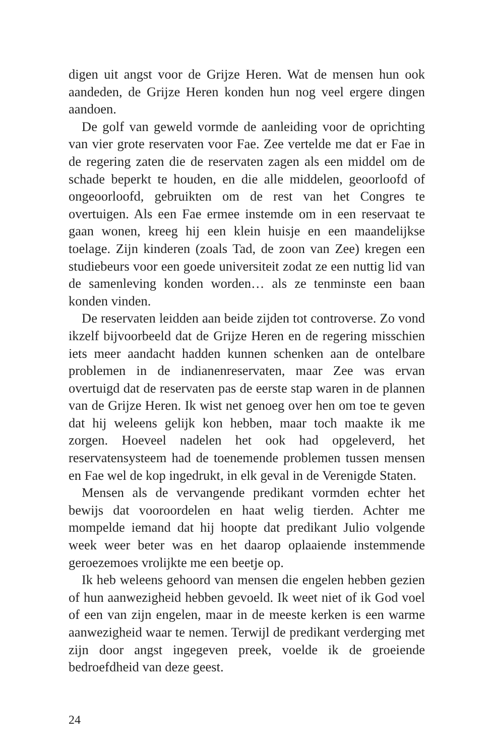digen uit angst voor de Grijze Heren. Wat de mensen hun ook aandeden, de Grijze Heren konden hun nog veel ergere dingen aandoen.
De golf van geweld vormde de aanleiding voor de oprichting van vier grote reservaten voor Fae. Zee vertelde me dat er Fae in de regering zaten die de reservaten zagen als een middel om de schade beperkt te houden, en die alle middelen, geoorloofd of ongeoorloofd, gebruikten om de rest van het Congres te overtuigen. Als een Fae ermee instemde om in een reservaat te gaan wonen, kreeg hij een klein huisje en een maandelijkse toelage. Zijn kinderen (zoals Tad, de zoon van Zee) kregen een studiebeurs voor een goede universiteit zodat ze een nuttig lid van de samenleving konden worden… als ze tenminste een baan konden vinden.
De reservaten leidden aan beide zijden tot controverse. Zo vond ikzelf bijvoorbeeld dat de Grijze Heren en de regering misschien iets meer aandacht hadden kunnen schenken aan de ontelbare problemen in de indianenreservaten, maar Zee was ervan overtuigd dat de reservaten pas de eerste stap waren in de plannen van de Grijze Heren. Ik wist net genoeg over hen om toe te geven dat hij weleens gelijk kon hebben, maar toch maakte ik me zorgen. Hoeveel nadelen het ook had opgeleverd, het reservatensysteem had de toenemende problemen tussen mensen en Fae wel de kop ingedrukt, in elk geval in de Verenigde Staten.
Mensen als de vervangende predikant vormden echter het bewijs dat vooroordelen en haat welig tierden. Achter me mompelde iemand dat hij hoopte dat predikant Julio volgende week weer beter was en het daarop oplaaiende instemmende geroezemoes vrolijkte me een beetje op.
Ik heb weleens gehoord van mensen die engelen hebben gezien of hun aanwezigheid hebben gevoeld. Ik weet niet of ik God voel of een van zijn engelen, maar in de meeste kerken is een warme aanwezigheid waar te nemen. Terwijl de predikant verderging met zijn door angst ingegeven preek, voelde ik de groeiende bedroefdheid van deze geest.
24